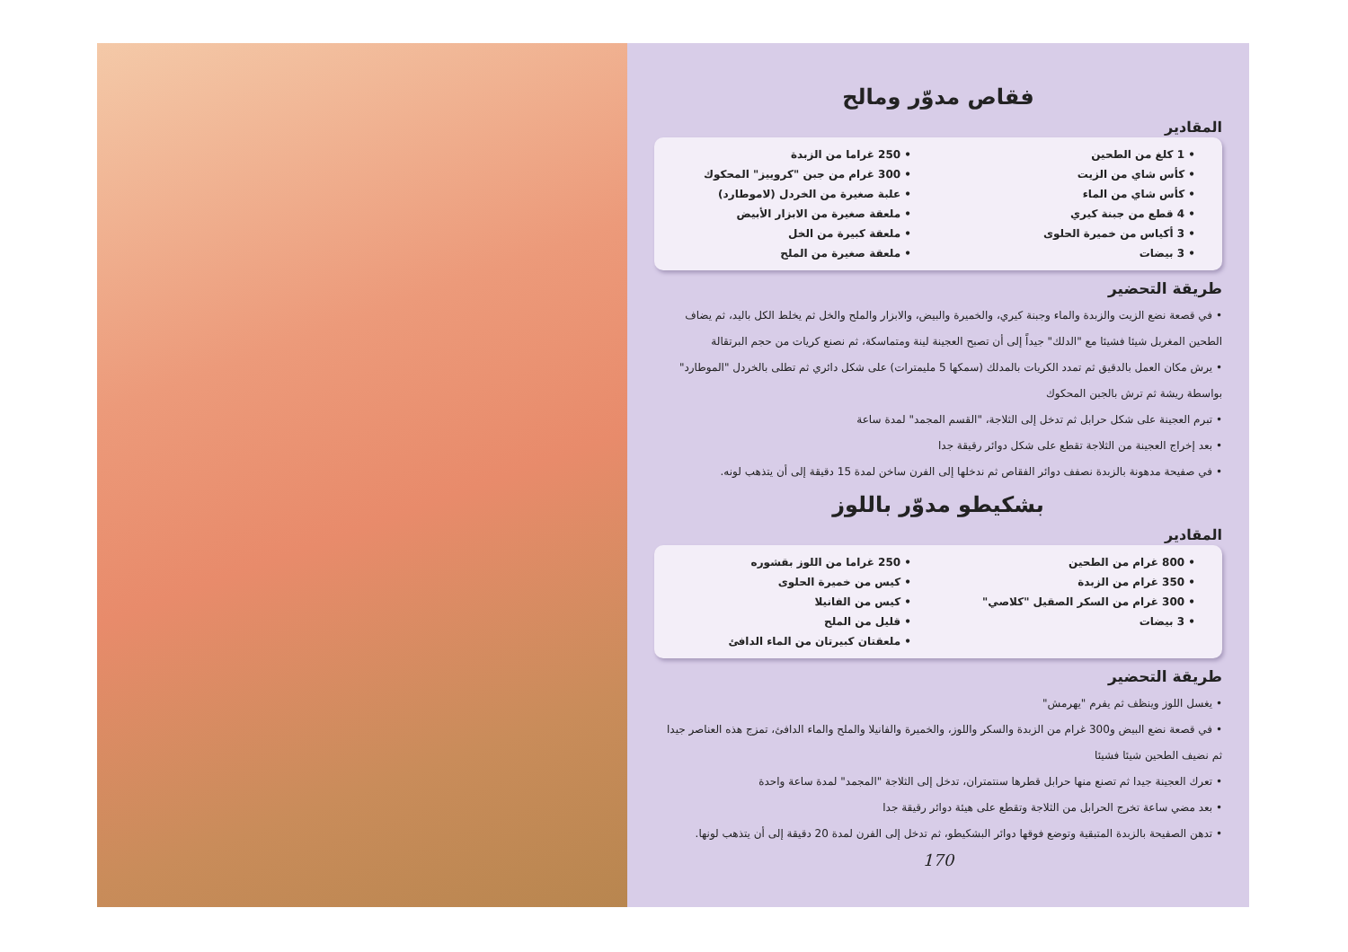فقاص مدوّر ومالح
المقادير
• 1 كلغ من الطحين
• كأس شاي من الزيت
• كأس شاي من الماء
• 4 قطع من جبنة كيري
• 3 أكياس من خميرة الحلوى
• 3 بيضات
• 250 غراما من الزبدة
• 300 غرام من جبن "كروييز" المحكوك
• علبة صغيرة من الخردل (لاموطارد)
• ملعقة صغيرة من الابزار الأبيض
• ملعقة كبيرة من الخل
• ملعقة صغيرة من الملح
طريقة التحضير
• في قصعة نضع الزيت والزبدة والماء وجبنة كيري، والخميرة والبيض، والابزار والملح والخل ثم يخلط الكل باليد، ثم يضاف الطحين المغربل شيئا فشيئا مع "الدلك" جيداً إلى أن تصبح العجينة لينة ومتماسكة، ثم نصنع كريات من حجم البرتقالة
• يرش مكان العمل بالدقيق ثم تمدد الكريات بالمدلك (سمكها 5 مليمترات) على شكل دائري ثم تطلى بالخردل "الموطارد" بواسطة ريشة ثم ترش بالجبن المحكوك
• تبرم العجينة على شكل حرابل ثم تدخل إلى الثلاجة، "القسم المجمد" لمدة ساعة
• بعد إخراج العجينة من الثلاجة تقطع على شكل دوائر رقيقة جدا
• في صفيحة مدهونة بالزبدة نصفف دوائر الفقاص ثم ندخلها إلى الفرن ساخن لمدة 15 دقيقة إلى أن يتذهب لونه.
بشكيطو مدوّر باللوز
المقادير
• 800 غرام من الطحين
• 350 غرام من الزبدة
• 300 غرام من السكر الصقيل "كلاصي"
• 3 بيضات
• 250 غراما من اللوز بقشوره
• كيس من خميرة الحلوى
• كيس من الفانيلا
• قليل من الملح
• ملعقتان كبيرتان من الماء الدافئ
طريقة التحضير
• يغسل اللوز وينظف ثم يفرم "يهرمش"
• في قصعة نضع البيض و300 غرام من الزبدة والسكر واللوز، والخميرة والفانيلا والملح والماء الدافئ، تمزج هذه العناصر جيدا ثم نضيف الطحين شيئا فشيئا
• تعرك العجينة جيدا ثم تصنع منها حرابل قطرها سنتمتران، تدخل إلى الثلاجة "المجمد" لمدة ساعة واحدة
• بعد مضي ساعة تخرج الحرابل من الثلاجة وتقطع على هيئة دوائر رقيقة جدا
• تدهن الصفيحة بالزبدة المتبقية وتوضع فوقها دوائر البشكيطو، ثم تدخل إلى الفرن لمدة 20 دقيقة إلى أن يتذهب لونها.
170